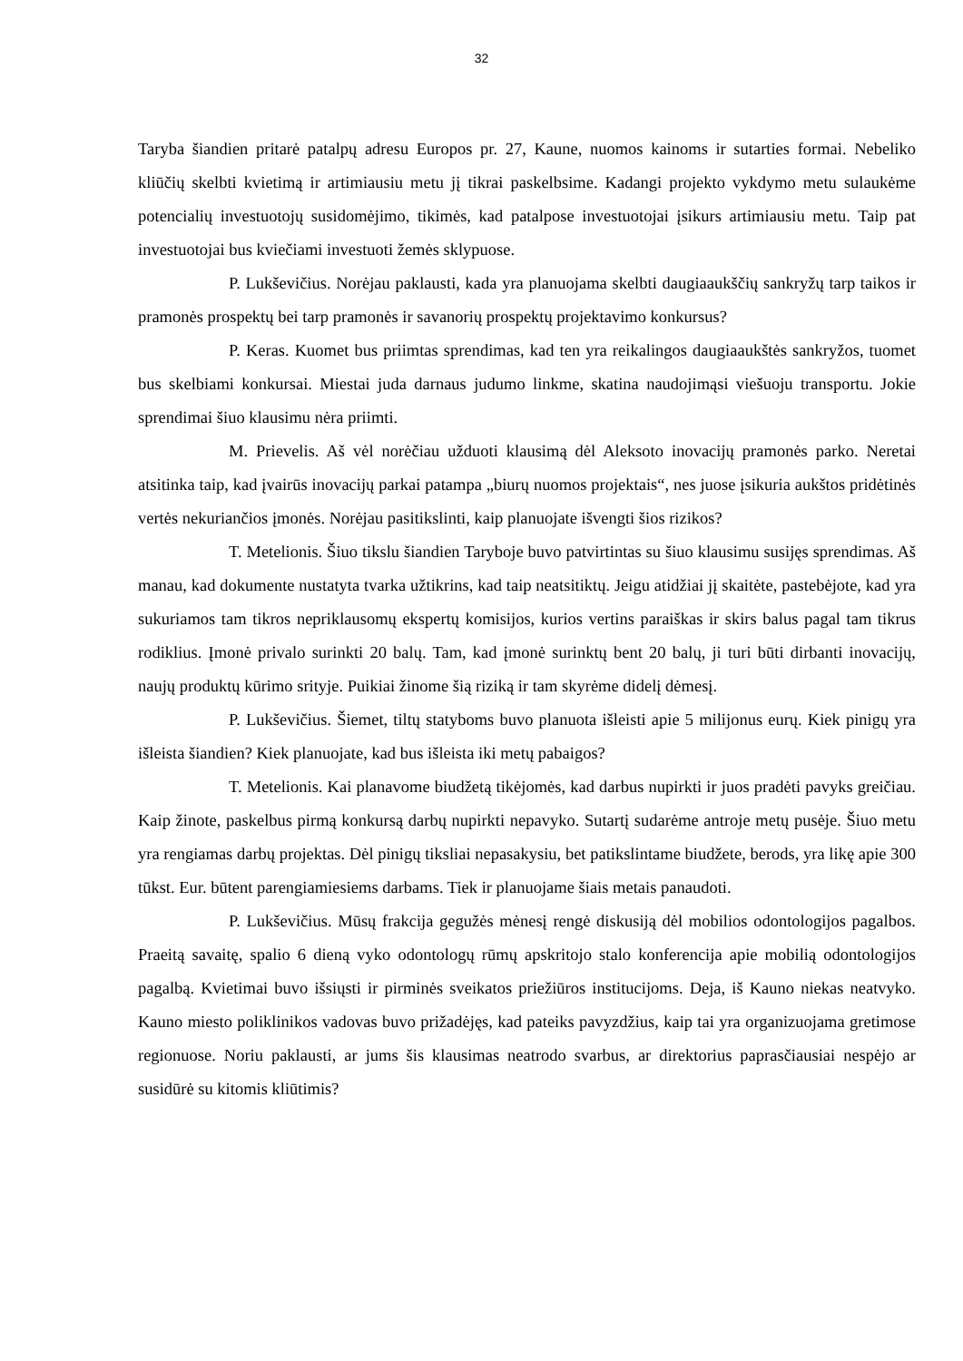32
Taryba šiandien pritarė patalpų adresu Europos pr. 27, Kaune, nuomos kainoms ir sutarties formai. Nebeliko kliūčių skelbti kvietimą ir artimiausiu metu jį tikrai paskelbsime. Kadangi projekto vykdymo metu sulaukėme potencialių investuotojų susidomėjimo, tikimės, kad patalpose investuotojai įsikurs artimiausiu metu. Taip pat investuotojai bus kviečiami investuoti žemės sklypuose.
P. Lukševičius. Norėjau paklausti, kada yra planuojama skelbti daugiaaukščių sankryžų tarp taikos ir pramonės prospektų bei tarp pramonės ir savanorių prospektų projektavimo konkursus?
P. Keras. Kuomet bus priimtas sprendimas, kad ten yra reikalingos daugiaaukštės sankryžos, tuomet bus skelbiami konkursai. Miestai juda darnaus judumo linkme, skatina naudojimąsi viešuoju transportu. Jokie sprendimai šiuo klausimu nėra priimti.
M. Prievelis. Aš vėl norėčiau užduoti klausimą dėl Aleksoto inovacijų pramonės parko. Neretai atsitinka taip, kad įvairūs inovacijų parkai patampa „biurų nuomos projektais“, nes juose įsikuria aukštos pridėtinės vertės nekuriančios įmonės. Norėjau pasitikslinti, kaip planuojate išvengti šios rizikos?
T. Metelionis. Šiuo tikslu šiandien Taryboje buvo patvirtintas su šiuo klausimu susijęs sprendimas. Aš manau, kad dokumente nustatyta tvarka užtikrins, kad taip neatsitiktų. Jeigu atidžiai jį skaitėte, pastebėjote, kad yra sukuriamos tam tikros nepriklausomų ekspertų komisijos, kurios vertins paraiškas ir skirs balus pagal tam tikrus rodiklius. Įmonė privalo surinkti 20 balų. Tam, kad įmonė surinktų bent 20 balų, ji turi būti dirbanti inovacijų, naujų produktų kūrimo srityje. Puikiai žinome šią riziką ir tam skyrėme didelį dėmesį.
P. Lukševičius. Šiemet, tiltų statyboms buvo planuota išleisti apie 5 milijonus eurų. Kiek pinigų yra išleista šiandien? Kiek planuojate, kad bus išleista iki metų pabaigos?
T. Metelionis. Kai planavome biudžetą tikėjomės, kad darbus nupirkti ir juos pradėti pavyks greičiau. Kaip žinote, paskelbus pirmą konkursą darbų nupirkti nepavyko. Sutartį sudarėme antroje metų pusėje. Šiuo metu yra rengiamas darbų projektas. Dėl pinigų tiksliai nepasakysiu, bet patikslintame biudžete, berods, yra likę apie 300 tūkst. Eur. būtent parengiamiesiems darbams. Tiek ir planuojame šiais metais panaudoti.
P. Lukševičius. Mūsų frakcija gegužės mėnesį rengė diskusiją dėl mobilios odontologijos pagalbos. Praeitą savaitę, spalio 6 dieną vyko odontologų rūmų apskritojo stalo konferencija apie mobilią odontologijos pagalbą. Kvietimai buvo išsiųsti ir pirminės sveikatos priežiūros institucijoms. Deja, iš Kauno niekas neatvyko. Kauno miesto poliklinikos vadovas buvo prižadėjęs, kad pateiks pavyzdžius, kaip tai yra organizuojama gretimose regionuose. Noriu paklausti, ar jums šis klausimas neatrodo svarbus, ar direktorius paprasčiausiai nespėjo ar susidūrė su kitomis kliūtimis?